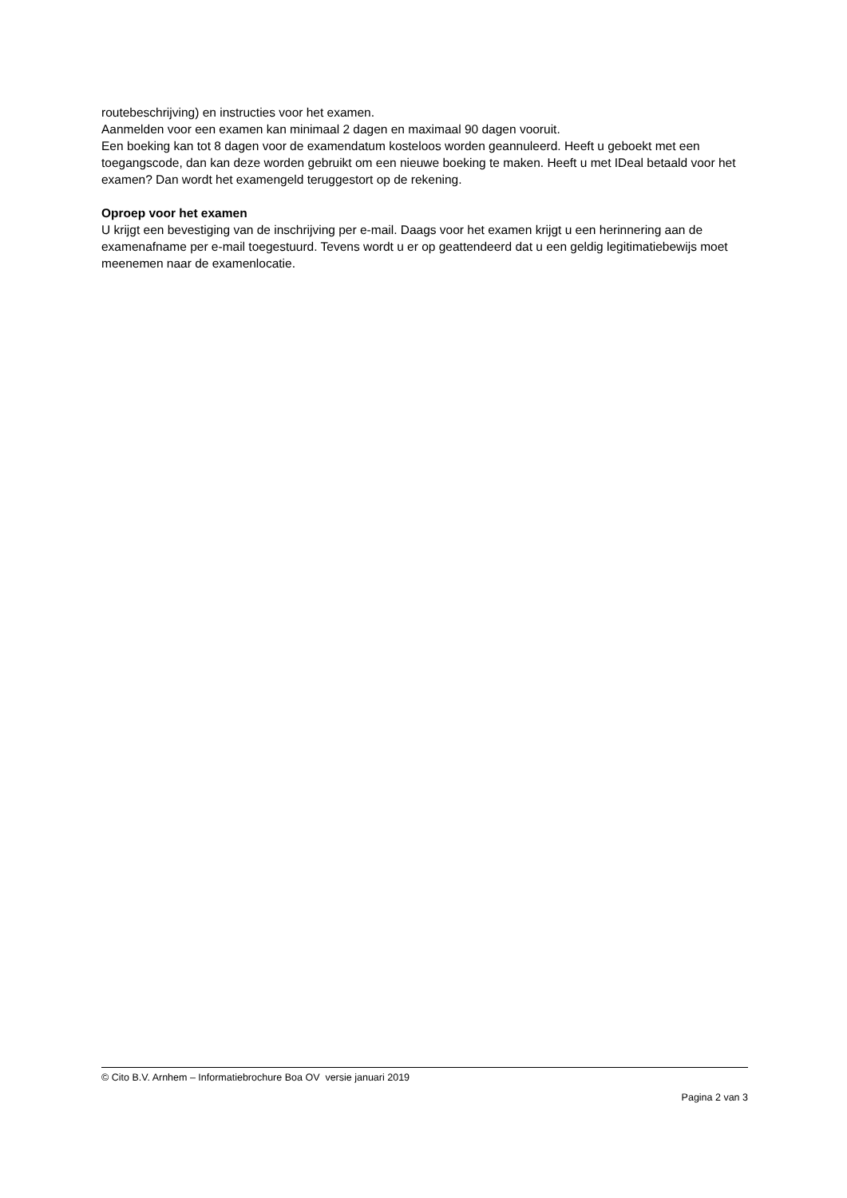routebeschrijving) en instructies voor het examen.
Aanmelden voor een examen kan minimaal 2 dagen en maximaal 90 dagen vooruit.
Een boeking kan tot 8 dagen voor de examendatum kosteloos worden geannuleerd. Heeft u geboekt met een toegangscode, dan kan deze worden gebruikt om een nieuwe boeking te maken. Heeft u met IDeal betaald voor het examen? Dan wordt het examengeld teruggestort op de rekening.
Oproep voor het examen
U krijgt een bevestiging van de inschrijving per e-mail. Daags voor het examen krijgt u een herinnering aan de examenafname per e-mail toegestuurd. Tevens wordt u er op geattendeerd dat u een geldig legitimatiebewijs moet meenemen naar de examenlocatie.
© Cito B.V. Arnhem – Informatiebrochure Boa OV versie januari 2019
Pagina 2 van 3